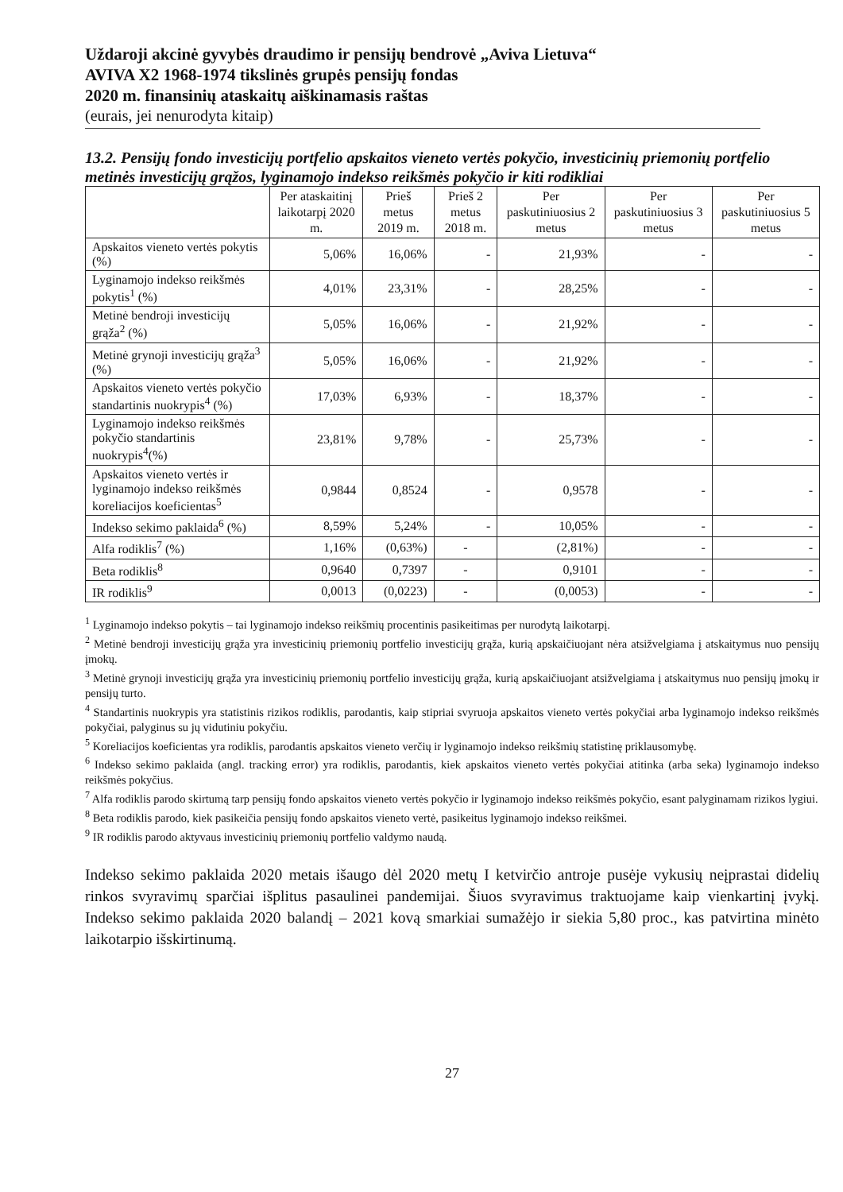Uždaroji akcinė gyvybės draudimo ir pensijų bendrovė „Aviva Lietuva“
AVIVA X2 1968-1974 tikslinės grupės pensijų fondas
2020 m. finansinių ataskaitų aiškinamasis raštas
(eurais, jei nenurodyta kitaip)
13.2. Pensijų fondo investicijų portfelio apskaitos vieneto vertės pokyčio, investicinių priemonių portfelio metinės investicijų grąžos, lyginamojo indekso reikšmės pokyčio ir kiti rodikliai
| | Per ataskaitinį laikotarpį 2020 m. | Prieš metus 2019 m. | Prieš 2 metus 2018 m. | Per paskutiniuosius 2 metus | Per paskutiniuosius 3 metus | Per paskutiniuosius 5 metus |
| --- | --- | --- | --- | --- | --- | --- |
| Apskaitos vieneto vertės pokytis (%) | 5,06% | 16,06% | - | 21,93% | - | - |
| Lyginamojo indekso reikšmės pokytis<sup>1</sup> (%) | 4,01% | 23,31% | - | 28,25% | - | - |
| Metinė bendroji investicijų grąža<sup>2</sup> (%) | 5,05% | 16,06% | - | 21,92% | - | - |
| Metinė grynoji investicijų grąža<sup>3</sup> (%) | 5,05% | 16,06% | - | 21,92% | - | - |
| Apskaitos vieneto vertės pokyčio standartinis nuokrypis<sup>4</sup> (%) | 17,03% | 6,93% | - | 18,37% | - | - |
| Lyginamojo indekso reikšmės pokyčio standartinis nuokrypis<sup>4</sup>(%) | 23,81% | 9,78% | - | 25,73% | - | - |
| Apskaitos vieneto vertės ir lyginamojo indekso reikšmės koreliacijos koeficientas<sup>5</sup> | 0,9844 | 0,8524 | - | 0,9578 | - | - |
| Indekso sekimo paklaida<sup>6</sup> (%) | 8,59% | 5,24% | - | 10,05% | - | - |
| Alfa rodiklis<sup>7</sup> (%) | 1,16% | (0,63%) | - | (2,81%) | - | - |
| Beta rodiklis<sup>8</sup> | 0,9640 | 0,7397 | - | 0,9101 | - | - |
| IR rodiklis<sup>9</sup> | 0,0013 | (0,0223) | - | (0,0053) | - | - |
<sup>1</sup> Lyginamojo indekso pokytis – tai lyginamojo indekso reikšmių procentinis pasikeitimas per nurodytą laikotarpį.
<sup>2</sup> Metinė bendroji investicijų grąža yra investicinių priemonių portfelio investicijų grąža, kurią apskaičiuojant nėra atsižvelgiama į atskaitymus nuo pensijų įmokų.
<sup>3</sup> Metinė grynoji investicijų grąža yra investicinių priemonių portfelio investicijų grąža, kurią apskaičiuojant atsižvelgiama į atskaitymus nuo pensijų įmokų ir pensijų turto.
<sup>4</sup> Standartinis nuokrypis yra statistinis rizikos rodiklis, parodantis, kaip stipriai svyruoja apskaitos vieneto vertės pokyčiai arba lyginamojo indekso reikšmės pokyčiai, palyginus su jų vidutiniu pokyčiu.
<sup>5</sup> Koreliacijos koeficientas yra rodiklis, parodantis apskaitos vieneto verčių ir lyginamojo indekso reikšmių statistinę priklausomybę.
<sup>6</sup> Indekso sekimo paklaida (angl. tracking error) yra rodiklis, parodantis, kiek apskaitos vieneto vertės pokyčiai atitinka (arba seka) lyginamojo indekso reikšmės pokyčius.
<sup>7</sup> Alfa rodiklis parodo skirtumą tarp pensijų fondo apskaitos vieneto vertės pokyčio ir lyginamojo indekso reikšmės pokyčio, esant palyginamam rizikos lygiui.
<sup>8</sup> Beta rodiklis parodo, kiek pasikeičia pensijų fondo apskaitos vieneto vertė, pasikeitus lyginamojo indekso reikšmei.
<sup>9</sup> IR rodiklis parodo aktyvaus investicinių priemonių portfelio valdymo naudą.
Indekso sekimo paklaida 2020 metais išaugo dėl 2020 metų I ketvirčio antroje pusėje vykusių neįprastai didelių rinkos svyravimų sparčiai išplitus pasaulinei pandemijai. Šiuos svyravimus traktuojame kaip vienkartinį įvykį. Indekso sekimo paklaida 2020 balandį – 2021 kovą smarkiai sumažėjo ir siekia 5,80 proc., kas patvirtina minėto laikotarpio išskirtinumą.
27